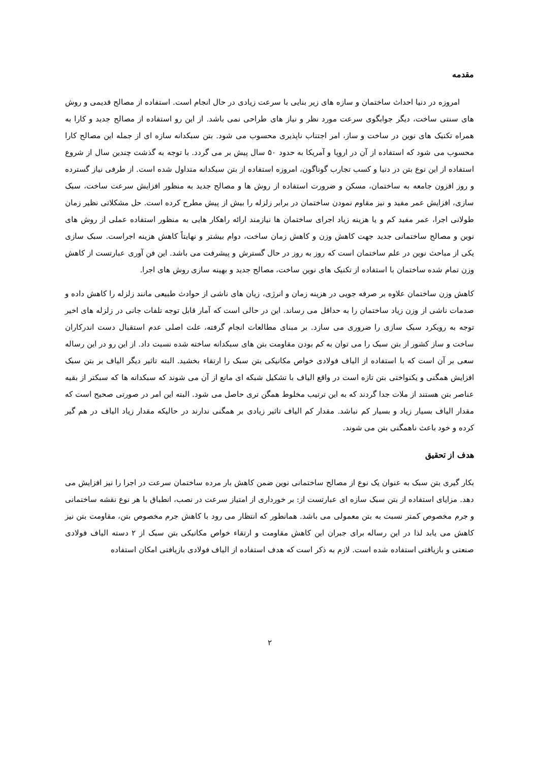مقدمه
امروزه در دنیا احداث ساختمان و سازه های زیر بنایی با سرعت زیادی در حال انجام است. استفاده از مصالح قدیمی و روش های سنتی ساخت، دیگر جوابگوی سرعت مورد نظر و نیاز های طراحی نمی باشد. از این رو استفاده از مصالح جدید و کارا به همراه تکنیک های نوین در ساخت و ساز، امر اجتناب ناپذیری محسوب می شود. بتن سبکدانه سازه ای از جمله این مصالح کارا محسوب می شود که استفاده از آن در اروپا و آمریکا به حدود ۵۰ سال پیش بر می گردد. با توجه به گذشت چندین سال از شروع استفاده از این نوع بتن در دنیا و کسب تجارب گوناگون، امروزه استفاده از بتن سبکدانه متداول شده است. از طرفی نیاز گسترده و روز افزون جامعه به ساختمان، مسکن و ضرورت استفاده از روش ها و مصالح جدید به منظور افزایش سرعت ساخت، سبک سازی، افزایش عمر مفید و نیز مقاوم نمودن ساختمان در برابر زلزله را بیش از پیش مطرح کرده است. حل مشکلاتی نظیر زمان طولانی اجرا، عمر مفید کم و یا هزینه زیاد اجرای ساختمان ها نیازمند ارائه راهکار هایی به منظور استفاده عملی از روش های نوین و مصالح ساختمانی جدید جهت کاهش وزن و کاهش زمان ساخت، دوام بیشتر و نهایتاً کاهش هزینه اجراست. سبک سازی یکی از مباحث نوین در علم ساختمان است که روز به روز در حال گسترش و پیشرفت می باشد. این فن آوری عبارتست از کاهش وزن تمام شده ساختمان با استفاده از تکنیک های نوین ساخت، مصالح جدید و بهینه سازی روش های اجرا.
کاهش وزن ساختمان علاوه بر صرفه جویی در هزینه زمان و انرژی، زیان های ناشی از حوادث طبیعی مانند زلزله را کاهش داده و صدمات ناشی از وزن زیاد ساختمان را به حداقل می رساند. این در حالی است که آمار قابل توجه تلفات جانی در زلزله های اخیر توجه به رویکرد سبک سازی را ضروری می سازد. بر مبنای مطالعات انجام گرفته، علت اصلی عدم استقبال دست اندرکاران ساخت و ساز کشور از بتن سبک را می توان به کم بودن مقاومت بتن های سبکدانه ساخته شده نسبت داد. از این رو در این رساله سعی بر آن است که با استفاده از الیاف فولادی خواص مکانیکی بتن سبک را ارتقاء بخشید. البته تاثیر دیگر الیاف بر بتن سبک افزایش همگنی و یکنواختی بتن تازه است در واقع الیاف با تشکیل شبکه ای مانع از آن می شوند که سبکدانه ها که سبکتر از بقیه عناصر بتن هستند از ملات جدا گردند که به این ترتیب مخلوط همگن تری حاصل می شود. البته این امر در صورتی صحیح است که مقدار الیاف بسیار زیاد و بسیار کم نباشد. مقدار کم الیاف تاثیر زیادی بر همگنی ندارند در حالیکه مقدار زیاد الیاف در هم گیر کرده و خود باعث ناهمگنی بتن می شوند.
هدف از تحقیق
بکار گیری بتن سبک به عنوان یک نوع از مصالح ساختمانی نوین ضمن کاهش بار مرده ساختمان سرعت در اجرا را نیز افزایش می دهد. مزایای استفاده از بتن سبک سازه ای عبارتست از: بر خورداری از امتیاز سرعت در نصب، انطباق با هر نوع نقشه ساختمانی و جرم مخصوص کمتر نسبت به بتن معمولی می باشد. همانطور که انتظار می رود با کاهش جرم مخصوص بتن، مقاومت بتن نیز کاهش می یابد لذا در این رساله برای جبران این کاهش مقاومت و ارتقاء خواص مکانیکی بتن سبک از ۲ دسته الیاف فولادی صنعتی و بازیافتی استفاده شده است. لازم به ذکر است که هدف استفاده از الیاف فولادی بازیافتی امکان استفاده
۲